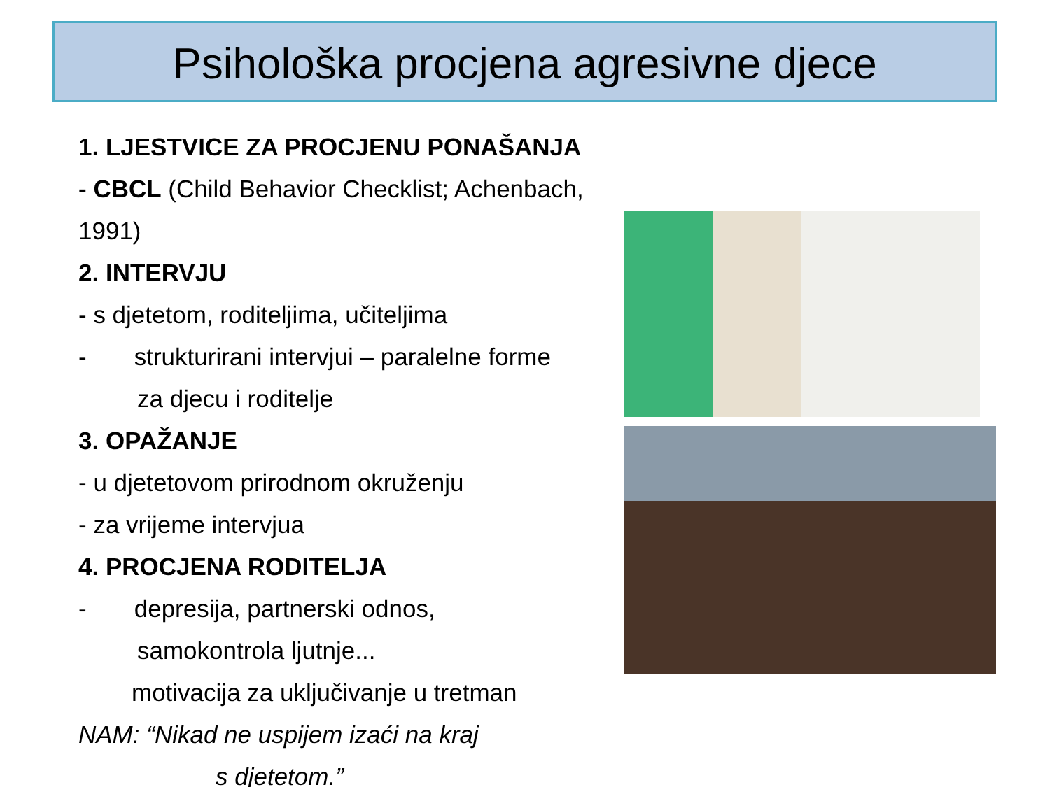Psihološka procjena agresivne djece
1. LJESTVICE ZA PROCJENU PONAŠANJA
- CBCL (Child Behavior Checklist; Achenbach, 1991)
2. INTERVJU
- s djetetom, roditeljima, učiteljima
- strukturirani intervjui – paralelne forme
za djecu i roditelje
3. OPAŽANJE
- u djetetovom prirodnom okruženju
- za vrijeme intervjua
4. PROCJENA RODITELJA
- depresija, partnerski odnos,
samokontrola ljutnje...
motivacija za uključivanje u tretman
NAM: “Nikad ne uspijem izaći na kraj
s djetetom.”